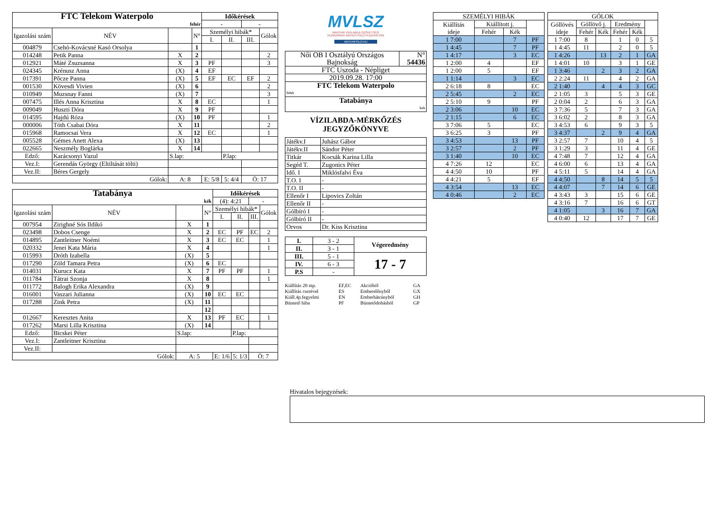| FTC Telekom Waterpolo | | | | Időkérések | | | |
| fehér | | | | - | | - | |
| Igazolási szám | NÉV | | N° | Személyi hibák* | | | Gólok |
| | | | | I. | II. | III. | |
| 004879 | Csehó-Kovácsné Kasó Orsolya | | 1 | | | | |
| 014248 | Petik Panna | X | 2 | | | | 2 |
| 012921 | Máté Zsuzsanna | X | 3 | PF | | | 3 |
| 024345 | Krénusz Anna | (X) | 4 | EF | | | |
| 017391 | Pőcze Panna | (X) | 5 | EF | EC | EF | 2 |
| 001530 | Kövesdi Vivien | (X) | 6 | | | | 2 |
| 010949 | Muzsnay Fanni | (X) | 7 | | | | 3 |
| 007475 | Illés Anna Krisztina | X | 8 | EC | | | 1 |
| 009049 | Huszti Dóra | X | 9 | PF | | | |
| 014595 | Hajdú Róza | (X) | 10 | PF | | | 1 |
| 000006 | Tóth Csabai Dóra | X | 11 | | | | 2 |
| 015968 | Ramocsai Vera | X | 12 | EC | | | 1 |
| 005528 | Gémes Anett Alexa | (X) | 13 | | | | |
| 022665 | Neszmély Boglárka | X | 14 | | | | |
| Edző: | Karácsonyi Vazul | S.lap: | | | P.lap: | | |
| Vez.I: | Gerendás György (Eltiltását tölti) | | | | | | |
| Vez.II: | Béres Gergely | | | | | | |
| Gólok: | | A: 8 | | E: 5/8 | 5: 4/4 | Ö: 17 | |
| Tatabánya | | | | Időkérések | | | |
| kék | | | | (4): 4:21 | | - | |
| Igazolási szám | NÉV | | N° | Személyi hibák* | | | Gólok |
| | | | | I. | II. | III. | |
| 007954 | Zirighné Sós Ildikó | X | 1 | | | | |
| 023498 | Dobos Csenge | X | 2 | EC | PF | EC | 2 |
| 014895 | Zantleitner Noémi | X | 3 | EC | EC | | 1 |
| 020332 | Jenei Kata Mária | X | 4 | | | | 1 |
| 015993 | Dróth Izabella | (X) | 5 | | | | |
| 017290 | Zöld Tamara Petra | (X) | 6 | EC | | | |
| 014031 | Kurucz Kata | X | 7 | PF | PF | | 1 |
| 011784 | Tátrai Szonja | X | 8 | | | | 1 |
| 011772 | Balogh Erika Alexandra | (X) | 9 | | | | |
| 016001 | Vaszari Julianna | (X) | 10 | EC | EC | | |
| 017288 | Zink Petra | (X) | 11 | | | | |
| | | | 12 | | | | |
| 012667 | Keresztes Anita | X | 13 | PF | EC | | 1 |
| 017262 | Marsi Lilla Krisztina | (X) | 14 | | | | |
| Edző: | Bicskei Péter | S.lap: | | | P.lap: | | |
| Vez.I: | Zantleitner Krisztina | | | | | | |
| Vez.II: | | | | | | | |
| Gólok: | | A: 5 | | E: 1/6 | 5: 1/3 | Ö: 7 | |
MVLSZ
MAGYAR VÍZILABDA SZÖVETSÉG
HUNGARIAN WATER POLO FEDERATION
WATERPOLO.HU
| Női OB I Osztályú Országos Bajnokság | N° 54436 |
| FTC Uszoda - Népliget | |
| 2019.09.28. 17:00 | |
| FTC Telekom Waterpolo | |
| fehér | |
| Tatabánya | |
| kek | |
VÍZILABDA-MÉRKŐZÉS
JEGYZŐKÖNYVE
| Játékv.I | Juhász Gábor |
| Játékv.II | Sándor Péter |
| Titkár | Kocsák Karina Lilla |
| Segéd T. | Zugonics Péter |
| Idő. I | Miklósfalvi Éva |
| T.O. I | - |
| T.O. II | - |
| Ellenőr I | Lipovics Zoltán |
| Ellenőr II | - |
| Gólbíró I | - |
| Gólbíró II | - |
| Orvos | Dr. Kiss Krisztina |
| I. | 3 - 2 | Végeredmény |
| II. | 3 - 1 | |
| III. | 5 - 1 | 17 - 7 |
| IV. | 6 - 3 | |
| P.S | - | |
| Kiállítás 20 mp. | EF,EC | Akcióból | GA |
| Kiállítás cserével | ES | Emberelőnyből | GX |
| Kiáll.4p.fegyelmi | EN | Emberhátrányból | GH |
| Büntető hiba | PF | Büntetődobásból | GP |
| SZEMÉLYI HIBÁK | | | |
| Kiállítás ideje | Kiállított j. | | |
| | Fehér | Kék | |
| 1 7:00 | | 7 | PF |
| 1 4:45 | | 7 | PF |
| 1 4:17 | | 3 | EC |
| 1 2:00 | 4 | | EF |
| 1 2:00 | 5 | | EF |
| 1 1:14 | | 3 | EC |
| 2 6:18 | 8 | | EC |
| 2 5:45 | | 2 | EC |
| 2 5:10 | 9 | | PF |
| 2 3:06 | | 10 | EC |
| 2 1:15 | | 6 | EC |
| 3 7:06 | 5 | | EC |
| 3 6:25 | 3 | | PF |
| 3 4:53 | | 13 | PF |
| 3 2:57 | | 2 | PF |
| 3 1:40 | | 10 | EC |
| 4 7:26 | 12 | | EC |
| 4 4:50 | 10 | | PF |
| 4 4:21 | 5 | | EF |
| 4 3:54 | | 13 | EC |
| 4 0:46 | | 2 | EC |
| GÓLOK | | | | | |
| Góllövés ideje | Góllövő j. | | Eredmény | | |
| | Fehér | Kék | Fehér | Kék | |
| 1 7:00 | 8 | | 1 | 0 | 5 |
| 1 4:45 | 11 | | 2 | 0 | 5 |
| 1 4:26 | | 13 | 2 | 1 | GA |
| 1 4:01 | 10 | | 3 | 1 | GE |
| 1 3:46 | | 2 | 3 | 2 | GA |
| 2 2:24 | 11 | | 4 | 2 | GA |
| 2 1:40 | | 4 | 4 | 3 | GC |
| 2 1:05 | 3 | | 5 | 3 | GE |
| 2 0:04 | 2 | | 6 | 3 | GA |
| 3 7:36 | 5 | | 7 | 3 | GA |
| 3 6:02 | 2 | | 8 | 3 | GA |
| 3 4:53 | 6 | | 9 | 3 | 5 |
| 3 4:37 | | 2 | 9 | 4 | GA |
| 3 2:57 | 7 | | 10 | 4 | 5 |
| 3 1:29 | 3 | | 11 | 4 | GE |
| 4 7:48 | 7 | | 12 | 4 | GA |
| 4 6:00 | 6 | | 13 | 4 | GA |
| 4 5:11 | 5 | | 14 | 4 | GA |
| 4 4:50 | | 8 | 14 | 5 | 5 |
| 4 4:07 | | 7 | 14 | 6 | GE |
| 4 3:43 | 3 | | 15 | 6 | GE |
| 4 3:16 | 7 | | 16 | 6 | GT |
| 4 1:05 | | 3 | 16 | 7 | GA |
| 4 0:40 | 12 | | 17 | 7 | GE |
Hivatalos bejegyzések: